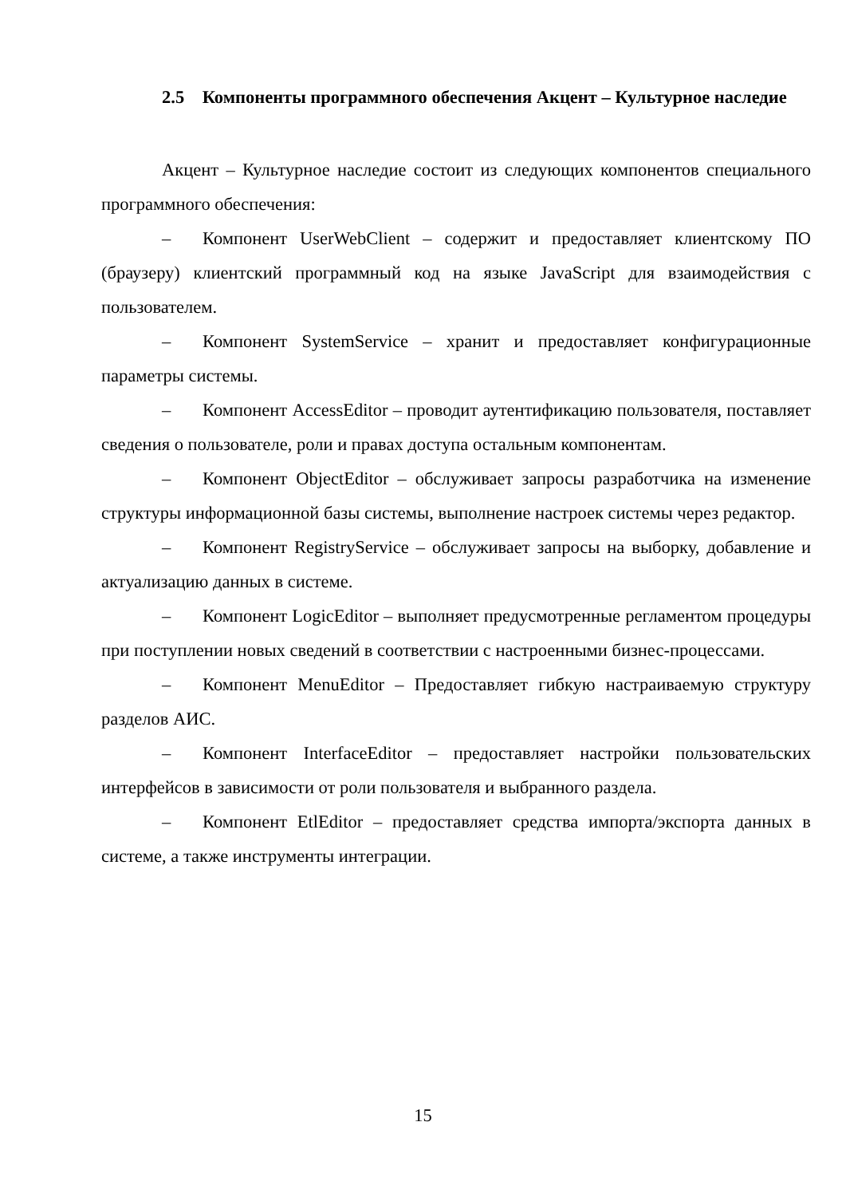2.5 Компоненты программного обеспечения Акцент – Культурное наследие
Акцент – Культурное наследие состоит из следующих компонентов специального программного обеспечения:
– Компонент UserWebClient – содержит и предоставляет клиентскому ПО (браузеру) клиентский программный код на языке JavaScript для взаимодействия с пользователем.
– Компонент SystemService – хранит и предоставляет конфигурационные параметры системы.
– Компонент AccessEditor – проводит аутентификацию пользователя, поставляет сведения о пользователе, роли и правах доступа остальным компонентам.
– Компонент ObjectEditor – обслуживает запросы разработчика на изменение структуры информационной базы системы, выполнение настроек системы через редактор.
– Компонент RegistryService – обслуживает запросы на выборку, добавление и актуализацию данных в системе.
– Компонент LogicEditor – выполняет предусмотренные регламентом процедуры при поступлении новых сведений в соответствии с настроенными бизнес-процессами.
– Компонент MenuEditor – Предоставляет гибкую настраиваемую структуру разделов АИС.
– Компонент InterfaceEditor – предоставляет настройки пользовательских интерфейсов в зависимости от роли пользователя и выбранного раздела.
– Компонент EtlEditor – предоставляет средства импорта/экспорта данных в системе, а также инструменты интеграции.
15